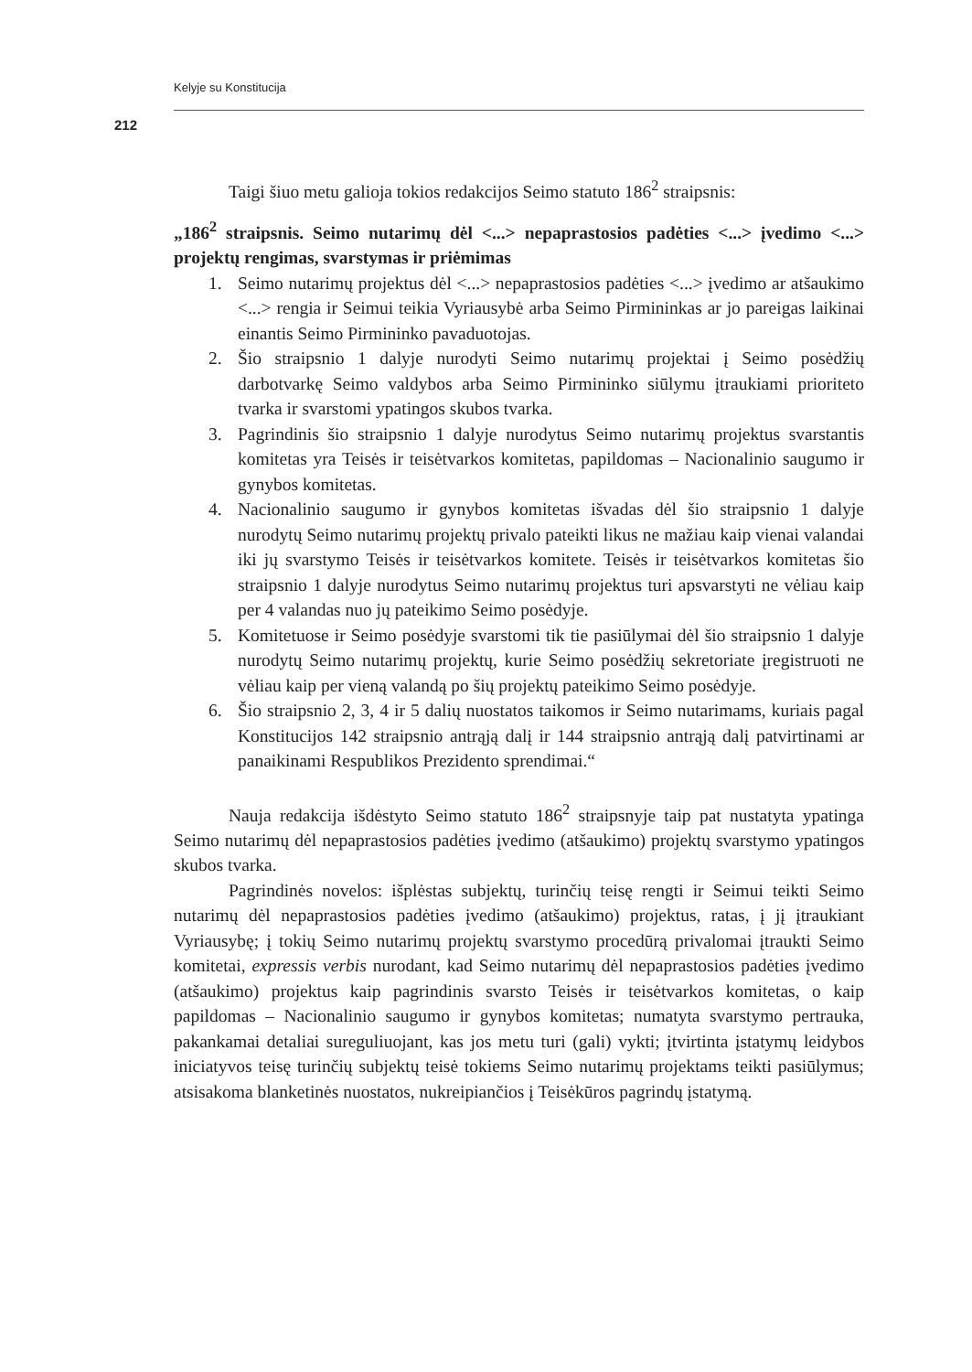Kelyje su Konstitucija
212
Taigi šiuo metu galioja tokios redakcijos Seimo statuto 186<sup>2</sup> straipsnis:
„186<sup>2</sup> straipsnis. Seimo nutarimų dėl <...> nepaprastosios padėties <...> įvedimo <...> projektų rengimas, svarstymas ir priėmimas
1. Seimo nutarimų projektus dėl <...> nepaprastosios padėties <...> įvedimo ar atšaukimo <...> rengia ir Seimui teikia Vyriausybė arba Seimo Pirmininkas ar jo pareigas laikinai einantis Seimo Pirmininko pavaduotojas.
2. Šio straipsnio 1 dalyje nurodyti Seimo nutarimų projektai į Seimo posėdžių darbotvarkę Seimo valdybos arba Seimo Pirmininko siūlymu įtraukiami prioriteto tvarka ir svarstomi ypatingos skubos tvarka.
3. Pagrindinis šio straipsnio 1 dalyje nurodytus Seimo nutarimų projektus svarstantis komitetas yra Teisės ir teisėtvarkos komitetas, papildomas – Nacionalinio saugumo ir gynybos komitetas.
4. Nacionalinio saugumo ir gynybos komitetas išvadas dėl šio straipsnio 1 dalyje nurodytų Seimo nutarimų projektų privalo pateikti likus ne mažiau kaip vienai valandai iki jų svarstymo Teisės ir teisėtvarkos komitete. Teisės ir teisėtvarkos komitetas šio straipsnio 1 dalyje nurodytus Seimo nutarimų projektus turi apsvarstyti ne vėliau kaip per 4 valandas nuo jų pateikimo Seimo posėdyje.
5. Komitetuose ir Seimo posėdyje svarstomi tik tie pasiūlymai dėl šio straipsnio 1 dalyje nurodytų Seimo nutarimų projektų, kurie Seimo posėdžių sekretoriate įregistruoti ne vėliau kaip per vieną valandą po šių projektų pateikimo Seimo posėdyje.
6. Šio straipsnio 2, 3, 4 ir 5 dalių nuostatos taikomos ir Seimo nutarimams, kuriais pagal Konstitucijos 142 straipsnio antrąją dalį ir 144 straipsnio antrąją dalį patvirtinami ar panaikinami Respublikos Prezidento sprendimai.“
Nauja redakcija išdėstyto Seimo statuto 186<sup>2</sup> straipsnyje taip pat nustatyta ypatinga Seimo nutarimų dėl nepaprastosios padėties įvedimo (atšaukimo) projektų svarstymo ypatingos skubos tvarka.
Pagrindinės novelos: išplėstas subjektų, turinčių teisę rengti ir Seimui teikti Seimo nutarimų dėl nepaprastosios padėties įvedimo (atšaukimo) projektus, ratas, į jį įtraukiant Vyriausybę; į tokių Seimo nutarimų projektų svarstymo procedūrą privalomai įtraukti Seimo komitetai, expressis verbis nurodant, kad Seimo nutarimų dėl nepaprastosios padėties įvedimo (atšaukimo) projektus kaip pagrindinis svarsto Teisės ir teisėtvarkos komitetas, o kaip papildomas – Nacionalinio saugumo ir gynybos komitetas; numatyta svarstymo pertrauka, pakankamai detaliai sureguliuojant, kas jos metu turi (gali) vykti; įtvirtinta įstatymų leidybos iniciatyvos teisę turinčių subjektų teisė tokiems Seimo nutarimų projektams teikti pasiūlymus; atsisakoma blanketinės nuostatos, nukreipiančios į Teisėkūros pagrindų įstatymą.